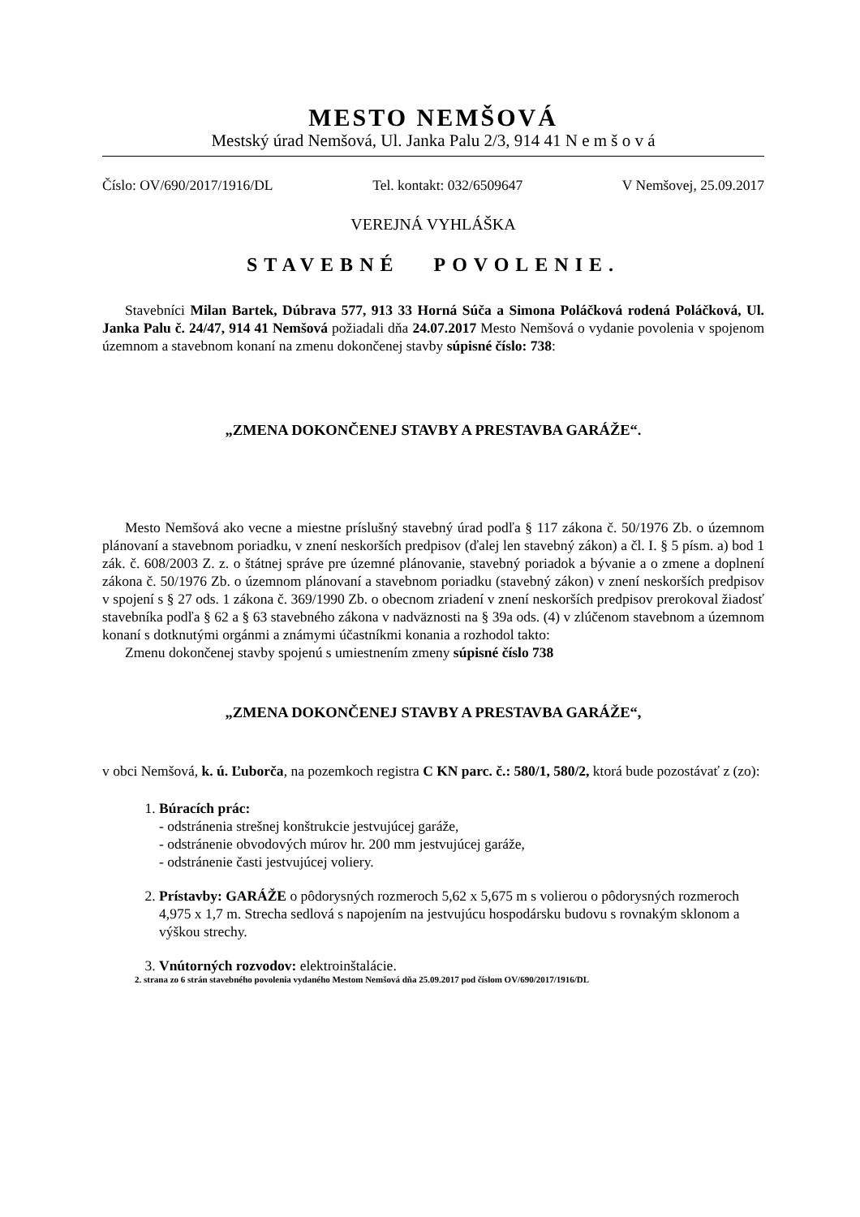MESTO NEMŠOVÁ
Mestský úrad Nemšová, Ul. Janka Palu 2/3, 914 41 N e m š o v á
Číslo: OV/690/2017/1916/DL Tel. kontakt: 032/6509647 V Nemšovej, 25.09.2017
VEREJNÁ VYHLÁŠKA
STAVEBNÉ POVOLENIE.
Stavebníci Milan Bartek, Dúbrava 577, 913 33 Horná Súča a Simona Poláčková rodená Poláčková, Ul. Janka Palu č. 24/47, 914 41 Nemšová požiadali dňa 24.07.2017 Mesto Nemšová o vydanie povolenia v spojenom územnom a stavebnom konaní na zmenu dokončenej stavby súpisné číslo: 738:
„ZMENA DOKONČENEJ STAVBY A PRESTAVBA GARÁŽE“.
Mesto Nemšová ako vecne a miestne príslušný stavebný úrad podľa § 117 zákona č. 50/1976 Zb. o územnom plánovaní a stavebnom poriadku, v znení neskorších predpisov (ďalej len stavebný zákon) a čl. I. § 5 písm. a) bod 1 zák. č. 608/2003 Z. z. o štátnej správe pre územné plánovanie, stavebný poriadok a bývanie a o zmene a doplnení zákona č. 50/1976 Zb. o územnom plánovaní a stavebnom poriadku (stavebný zákon) v znení neskorších predpisov v spojení s § 27 ods. 1 zákona č. 369/1990 Zb. o obecnom zriadení v znení neskorších predpisov prerokoval žiadosť stavebníka podľa § 62 a § 63 stavebného zákona v nadväznosti na § 39a ods. (4) v zlúčenom stavebnom a územnom konaní s dotknutými orgánmi a známymi účastníkmi konania a rozhodol takto:
Zmenu dokončenej stavby spojenú s umiestnením zmeny súpisné číslo 738
„ZMENA DOKONČENEJ STAVBY A PRESTAVBA GARÁŽE“,
v obci Nemšová, k. ú. Ľuborča, na pozemkoch registra C KN parc. č.: 580/1, 580/2, ktorá bude pozostávať z (zo):
1. Búracích prác:
- odstránenia strešnej konštrukcie jestvujúcej garáže,
- odstránenie obvodových múrov hr. 200 mm jestvujúcej garáže,
- odstránenie časti jestvujúcej voliery.
2. Prístavby: GARÁŽE o pôdorysných rozmeroch 5,62 x 5,675 m s volierou o pôdorysných rozmeroch 4,975 x 1,7 m. Strecha sedlová s napojením na jestvujúcu hospodársku budovu s rovnakým sklonom a výškou strechy.
3. Vnútorných rozvodov: elektroinštalácie.
2. strana zo 6 strán stavebného povolenia vydaného Mestom Nemšová dňa 25.09.2017 pod číslom OV/690/2017/1916/DL